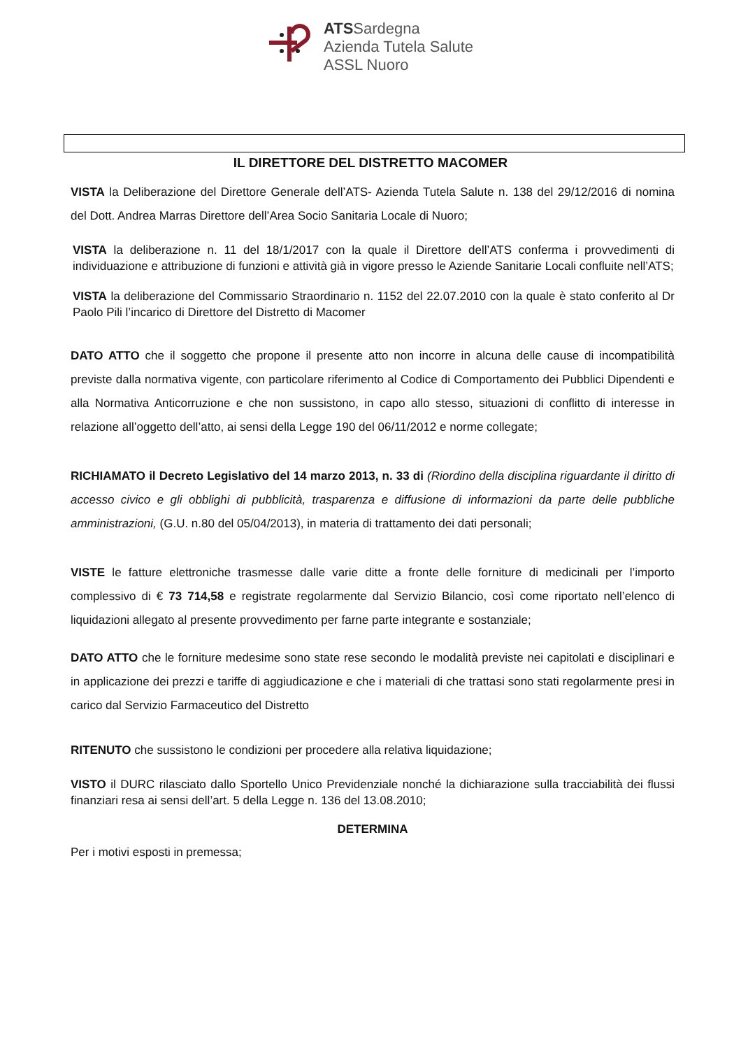ATSSardegna
Azienda Tutela Salute
ASSL Nuoro
IL DIRETTORE DEL DISTRETTO MACOMER
VISTA la Deliberazione del Direttore Generale dell’ATS- Azienda Tutela Salute n. 138 del 29/12/2016 di nomina del Dott. Andrea Marras Direttore dell’Area Socio Sanitaria Locale di Nuoro;
VISTA la deliberazione n. 11 del 18/1/2017 con la quale il Direttore dell’ATS conferma i provvedimenti di individuazione e attribuzione di funzioni e attività già in vigore presso le Aziende Sanitarie Locali confluite nell’ATS;
VISTA la deliberazione del Commissario Straordinario n. 1152 del 22.07.2010 con la quale è stato conferito al Dr Paolo Pili l’incarico di Direttore del Distretto di Macomer
DATO ATTO che il soggetto che propone il presente atto non incorre in alcuna delle cause di incompatibilità previste dalla normativa vigente, con particolare riferimento al Codice di Comportamento dei Pubblici Dipendenti e alla Normativa Anticorruzione e che non sussistono, in capo allo stesso, situazioni di conflitto di interesse in relazione all’oggetto dell’atto, ai sensi della Legge 190 del 06/11/2012 e norme collegate;
RICHIAMATO il Decreto Legislativo del 14 marzo 2013, n. 33 di (Riordino della disciplina riguardante il diritto di accesso civico e gli obblighi di pubblicità, trasparenza e diffusione di informazioni da parte delle pubbliche amministrazioni, (G.U. n.80 del 05/04/2013), in materia di trattamento dei dati personali;
VISTE le fatture elettroniche trasmesse dalle varie ditte a fronte delle forniture di medicinali per l’importo complessivo di € 73 714,58 e registrate regolarmente dal Servizio Bilancio, così come riportato nell’elenco di liquidazioni allegato al presente provvedimento per farne parte integrante e sostanziale;
DATO ATTO che le forniture medesime sono state rese secondo le modalità previste nei capitolati e disciplinari e in applicazione dei prezzi e tariffe di aggiudicazione e che i materiali di che trattasi sono stati regolarmente presi in carico dal Servizio Farmaceutico del Distretto
RITENUTO che sussistono le condizioni per procedere alla relativa liquidazione;
VISTO il DURC rilasciato dallo Sportello Unico Previdenziale nonché la dichiarazione sulla tracciabilità dei flussi finanziari resa ai sensi dell’art. 5 della Legge n. 136 del 13.08.2010;
DETERMINA
Per i motivi esposti in premessa;